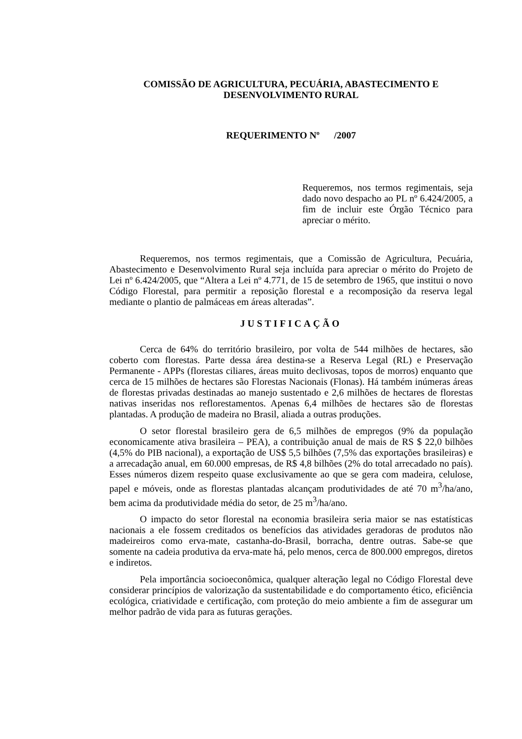COMISSÃO DE AGRICULTURA, PECUÁRIA, ABASTECIMENTO E DESENVOLVIMENTO RURAL
REQUERIMENTO Nº /2007
Requeremos, nos termos regimentais, seja dado novo despacho ao PL nº 6.424/2005, a fim de incluir este Órgão Técnico para apreciar o mérito.
Requeremos, nos termos regimentais, que a Comissão de Agricultura, Pecuária, Abastecimento e Desenvolvimento Rural seja incluída para apreciar o mérito do Projeto de Lei nº 6.424/2005, que “Altera a Lei nº 4.771, de 15 de setembro de 1965, que institui o novo Código Florestal, para permitir a reposição florestal e a recomposição da reserva legal mediante o plantio de palmáceas em áreas alteradas”.
JUSTIFICAÇÃO
Cerca de 64% do território brasileiro, por volta de 544 milhões de hectares, são coberto com florestas. Parte dessa área destina-se a Reserva Legal (RL) e Preservação Permanente - APPs (florestas ciliares, áreas muito declivosas, topos de morros) enquanto que cerca de 15 milhões de hectares são Florestas Nacionais (Flonas). Há também inúmeras áreas de florestas privadas destinadas ao manejo sustentado e 2,6 milhões de hectares de florestas nativas inseridas nos reflorestamentos. Apenas 6,4 milhões de hectares são de florestas plantadas. A produção de madeira no Brasil, aliada a outras produções.
O setor florestal brasileiro gera de 6,5 milhões de empregos (9% da população economicamente ativa brasileira – PEA), a contribuição anual de mais de RS $ 22,0 bilhões (4,5% do PIB nacional), a exportação de US$ 5,5 bilhões (7,5% das exportações brasileiras) e a arrecadação anual, em 60.000 empresas, de R$ 4,8 bilhões (2% do total arrecadado no país). Esses números dizem respeito quase exclusivamente ao que se gera com madeira, celulose, papel e móveis, onde as florestas plantadas alcançam produtividades de até 70 m<sup>3</sup>/ha/ano, bem acima da produtividade média do setor, de 25 m<sup>3</sup>/ha/ano.
O impacto do setor florestal na economia brasileira seria maior se nas estatísticas nacionais a ele fossem creditados os benefícios das atividades geradoras de produtos não madeireiros como erva-mate, castanha-do-Brasil, borracha, dentre outras. Sabe-se que somente na cadeia produtiva da erva-mate há, pelo menos, cerca de 800.000 empregos, diretos e indiretos.
Pela importância socioeconômica, qualquer alteração legal no Código Florestal deve considerar princípios de valorização da sustentabilidade e do comportamento ético, eficiência ecológica, criatividade e certificação, com proteção do meio ambiente a fim de assegurar um melhor padrão de vida para as futuras gerações.